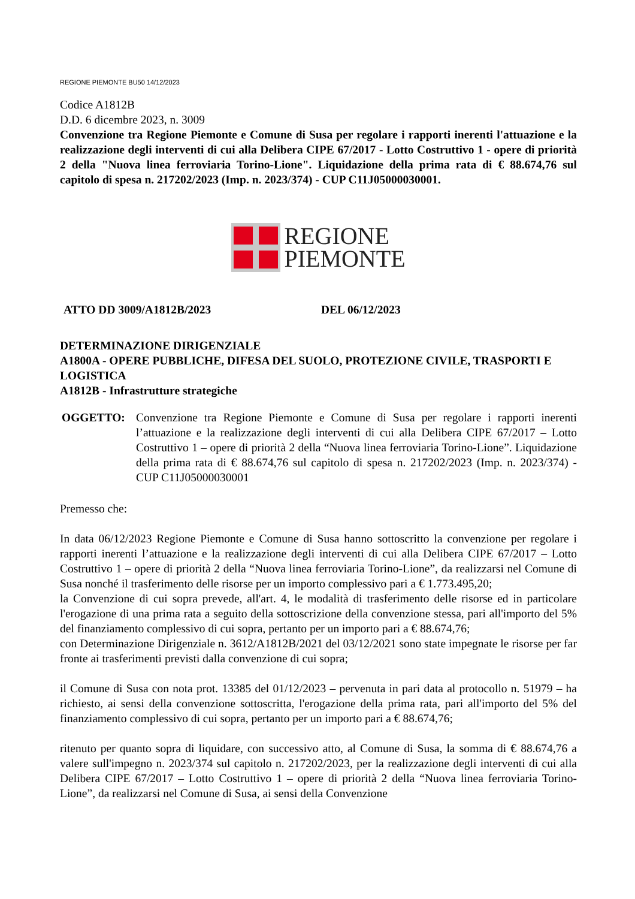REGIONE PIEMONTE BU50 14/12/2023
Codice A1812B
D.D. 6 dicembre 2023, n. 3009
Convenzione tra Regione Piemonte e Comune di Susa per regolare i rapporti inerenti l'attuazione e la realizzazione degli interventi di cui alla Delibera CIPE 67/2017 - Lotto Costruttivo 1 - opere di priorità 2 della "Nuova linea ferroviaria Torino-Lione". Liquidazione della prima rata di € 88.674,76 sul capitolo di spesa n. 217202/2023 (Imp. n. 2023/374) - CUP C11J05000030001.
REGIONE
PIEMONTE
ATTO DD 3009/A1812B/2023 DEL 06/12/2023
DETERMINAZIONE DIRIGENZIALE
A1800A - OPERE PUBBLICHE, DIFESA DEL SUOLO, PROTEZIONE CIVILE, TRASPORTI E LOGISTICA
A1812B - Infrastrutture strategiche
OGGETTO: Convenzione tra Regione Piemonte e Comune di Susa per regolare i rapporti inerenti l’attuazione e la realizzazione degli interventi di cui alla Delibera CIPE 67/2017 – Lotto Costruttivo 1 – opere di priorità 2 della “Nuova linea ferroviaria Torino-Lione”. Liquidazione della prima rata di € 88.674,76 sul capitolo di spesa n. 217202/2023 (Imp. n. 2023/374) - CUP C11J05000030001
Premesso che:
In data 06/12/2023 Regione Piemonte e Comune di Susa hanno sottoscritto la convenzione per regolare i rapporti inerenti l’attuazione e la realizzazione degli interventi di cui alla Delibera CIPE 67/2017 – Lotto Costruttivo 1 – opere di priorità 2 della “Nuova linea ferroviaria Torino-Lione”, da realizzarsi nel Comune di Susa nonché il trasferimento delle risorse per un importo complessivo pari a € 1.773.495,20;
la Convenzione di cui sopra prevede, all'art. 4, le modalità di trasferimento delle risorse ed in particolare l'erogazione di una prima rata a seguito della sottoscrizione della convenzione stessa, pari all'importo del 5% del finanziamento complessivo di cui sopra, pertanto per un importo pari a € 88.674,76;
con Determinazione Dirigenziale n. 3612/A1812B/2021 del 03/12/2021 sono state impegnate le risorse per far fronte ai trasferimenti previsti dalla convenzione di cui sopra;
il Comune di Susa con nota prot. 13385 del 01/12/2023 – pervenuta in pari data al protocollo n. 51979 – ha richiesto, ai sensi della convenzione sottoscritta, l'erogazione della prima rata, pari all'importo del 5% del finanziamento complessivo di cui sopra, pertanto per un importo pari a € 88.674,76;
ritenuto per quanto sopra di liquidare, con successivo atto, al Comune di Susa, la somma di € 88.674,76 a valere sull'impegno n. 2023/374 sul capitolo n. 217202/2023, per la realizzazione degli interventi di cui alla Delibera CIPE 67/2017 – Lotto Costruttivo 1 – opere di priorità 2 della “Nuova linea ferroviaria Torino-Lione”, da realizzarsi nel Comune di Susa, ai sensi della Convenzione